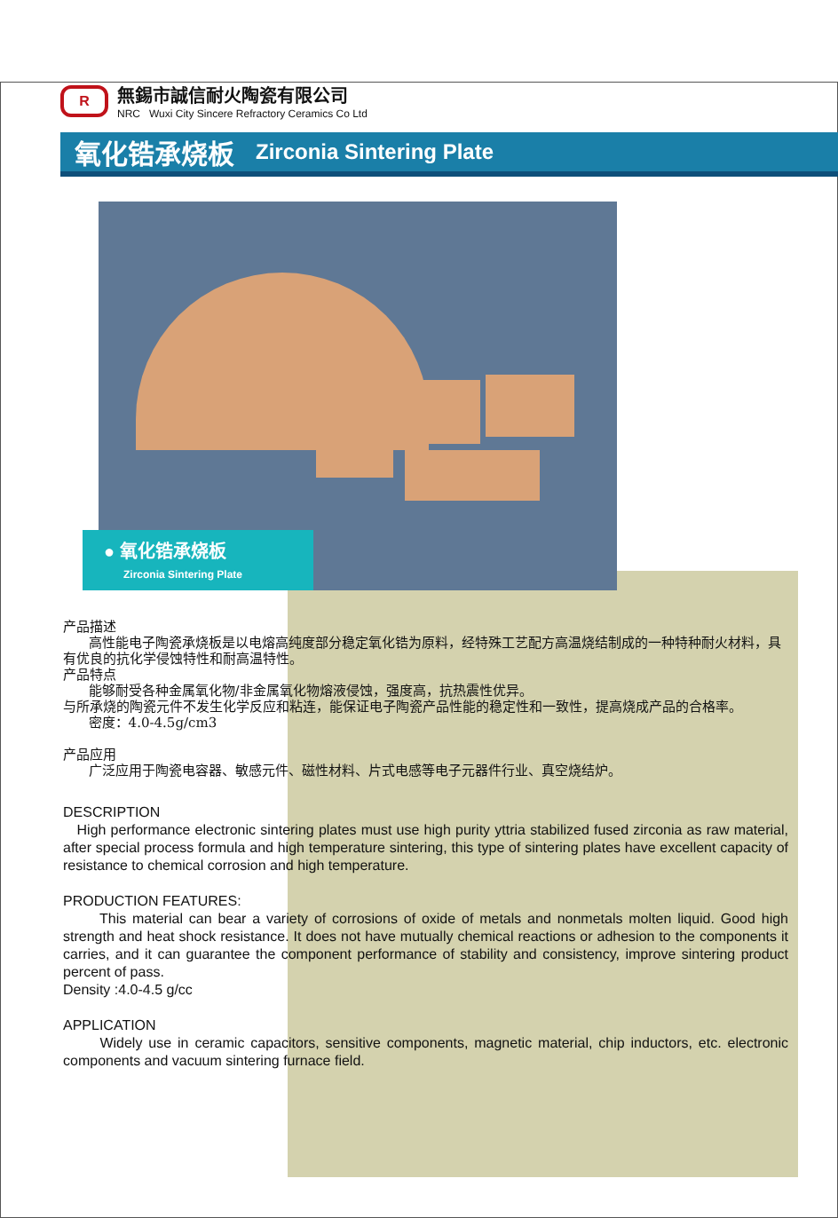R
無錫市誠信耐火陶瓷有限公司
NRC Wuxi City Sincere Refractory Ceramics Co Ltd
氧化锆承烧板 Zirconia Sintering Plate
● 氧化锆承烧板
Zirconia Sintering Plate
产品描述
高性能电子陶瓷承烧板是以电熔高纯度部分稳定氧化锆为原料，经特殊工艺配方高温烧结制成的一种特种耐火材料，具有优良的抗化学侵蚀特性和耐高温特性。
产品特点
能够耐受各种金属氧化物/非金属氧化物熔液侵蚀，强度高，抗热震性优异。
与所承烧的陶瓷元件不发生化学反应和粘连，能保证电子陶瓷产品性能的稳定性和一致性，提高烧成产品的合格率。
密度：4.0-4.5g/cm3
产品应用
广泛应用于陶瓷电容器、敏感元件、磁性材料、片式电感等电子元器件行业、真空烧结炉。
DESCRIPTION
High performance electronic sintering plates must use high purity yttria stabilized fused zirconia as raw material, after special process formula and high temperature sintering, this type of sintering plates have excellent capacity of resistance to chemical corrosion and high temperature.
PRODUCTION FEATURES:
This material can bear a variety of corrosions of oxide of metals and nonmetals molten liquid. Good high strength and heat shock resistance. It does not have mutually chemical reactions or adhesion to the components it carries, and it can guarantee the component performance of stability and consistency, improve sintering product percent of pass.
Density :4.0-4.5 g/cc
APPLICATION
Widely use in ceramic capacitors, sensitive components, magnetic material, chip inductors, etc. electronic components and vacuum sintering furnace field.